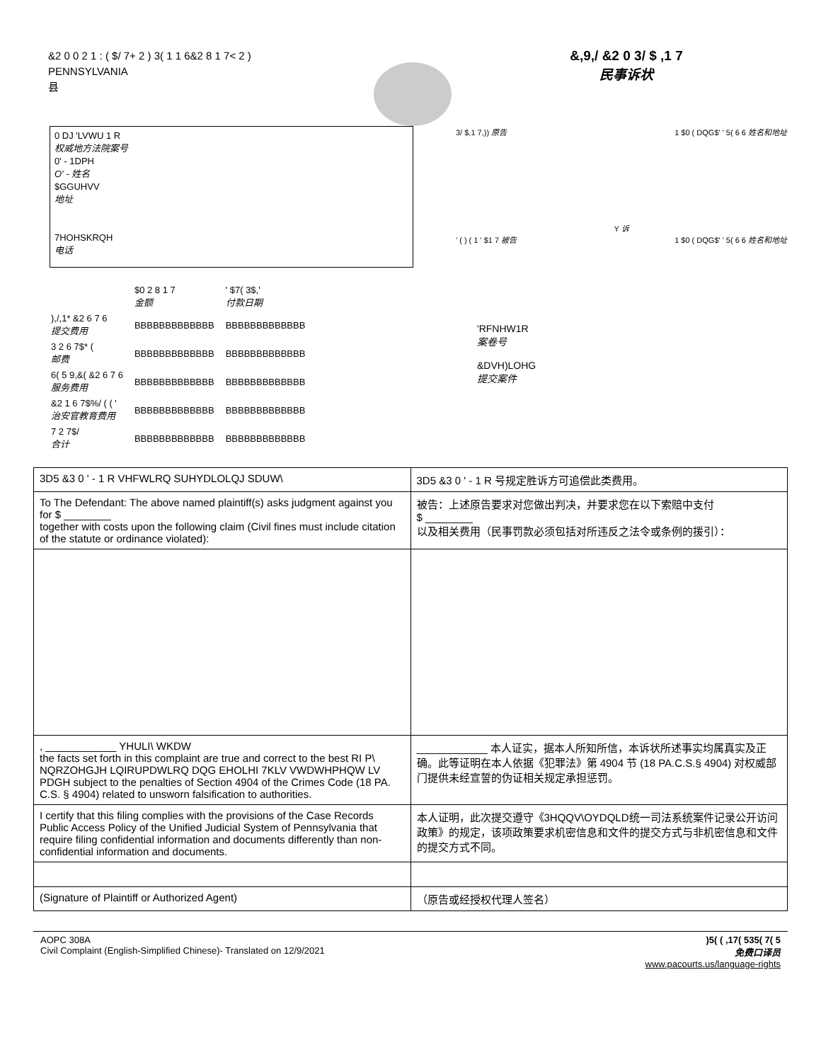&2 0 0 2 1 : ( $/ 7+ 2 ) 3( 1 1 6&2 8 1 7< 2 )
PENNSYLVANIA
县
&,9,/ &2 0 3/ $ ,1 7
民事诉状
0 DJ 'LVWU 1 R
权威地方法院案号
0' - 1DPH
O' - 姓名
$GGUHVV
地址
7HOHSKRQH
电话
| | $0 2 8 1 7 金额 | ' $7( 3$,' 付款日期 |
| ),/,1* &2 6 7 6 提交费用 | BBBBBBBBBBBBB | BBBBBBBBBBBBB |
| 3 2 6 7$* ( 邮费 | BBBBBBBBBBBBB | BBBBBBBBBBBBB |
| 6( 5 9,&( &2 6 7 6 服务费用 | BBBBBBBBBBBBB | BBBBBBBBBBBBB |
| &2 1 6 7$%/ ( ( ' 治安官教育费用 | BBBBBBBBBBBBB | BBBBBBBBBBBBB |
| 7 2 7$/ 合计 | BBBBBBBBBBBBB | BBBBBBBBBBBBB |
3/ $,1 7,)) 原告 1 $0 ( DQG$' ' 5( 6 6 姓名和地址
Y 诉
' ( ) ( 1 ' $1 7 被告 1 $0 ( DQG$' ' 5( 6 6 姓名和地址
'RFNHW1R
案卷号
&DVH)LOHG
提交案件
| 3D5 &3 0 ' - 1 R VHFWLRQ SUHYDLOLQJ SDUW\ | 3D5 &3 0 ' - 1 R 号规定胜诉方可追偿此类费用。 |
| To The Defendant: The above named plaintiff(s) asks judgment against you for $ ________ together with costs upon the following claim (Civil fines must include citation of the statute or ordinance violated): | 被告：上述原告要求对您做出判决，并要求您在以下索赔中支付 $ ________ 以及相关费用（民事罚款必须包括对所违反之法令或条例的援引）： |
| , ____________ YHULI\ WKDW the facts set forth in this complaint are true and correct to the best RI P\ NQRZOHGJH LQIRUPDWLRQ DQG EHOLHI 7KLV VWDWHPHQW LV PDGH subject to the penalties of Section 4904 of the Crimes Code (18 PA. C.S. § 4904) related to unsworn falsification to authorities. | ____________ 本人证实，据本人所知所信，本诉状所述事实均属真实及正确。此等证明在本人依据《犯罪法》第 4904 节 (18 PA.C.S.§ 4904) 对权威部门提供未经宣誓的伪证相关规定承担惩罚。 |
| I certify that this filing complies with the provisions of the Case Records Public Access Policy of the Unified Judicial System of Pennsylvania that require filing confidential information and documents differently than non-confidential information and documents. | 本人证明，此次提交遵守《3HQQV\OYDQLD统一司法系统案件记录公开访问政策》的规定，该项政策要求机密信息和文件的提交方式与非机密信息和文件的提交方式不同。 |
| (Signature of Plaintiff or Authorized Agent) | （原告或经授权代理人签名） |
AOPC 308A
Civil Complaint (English-Simplified Chinese)- Translated on 12/9/2021
)5( ( ,17( 535( 7( 5
免费口译员
www.pacourts.us/language-rights